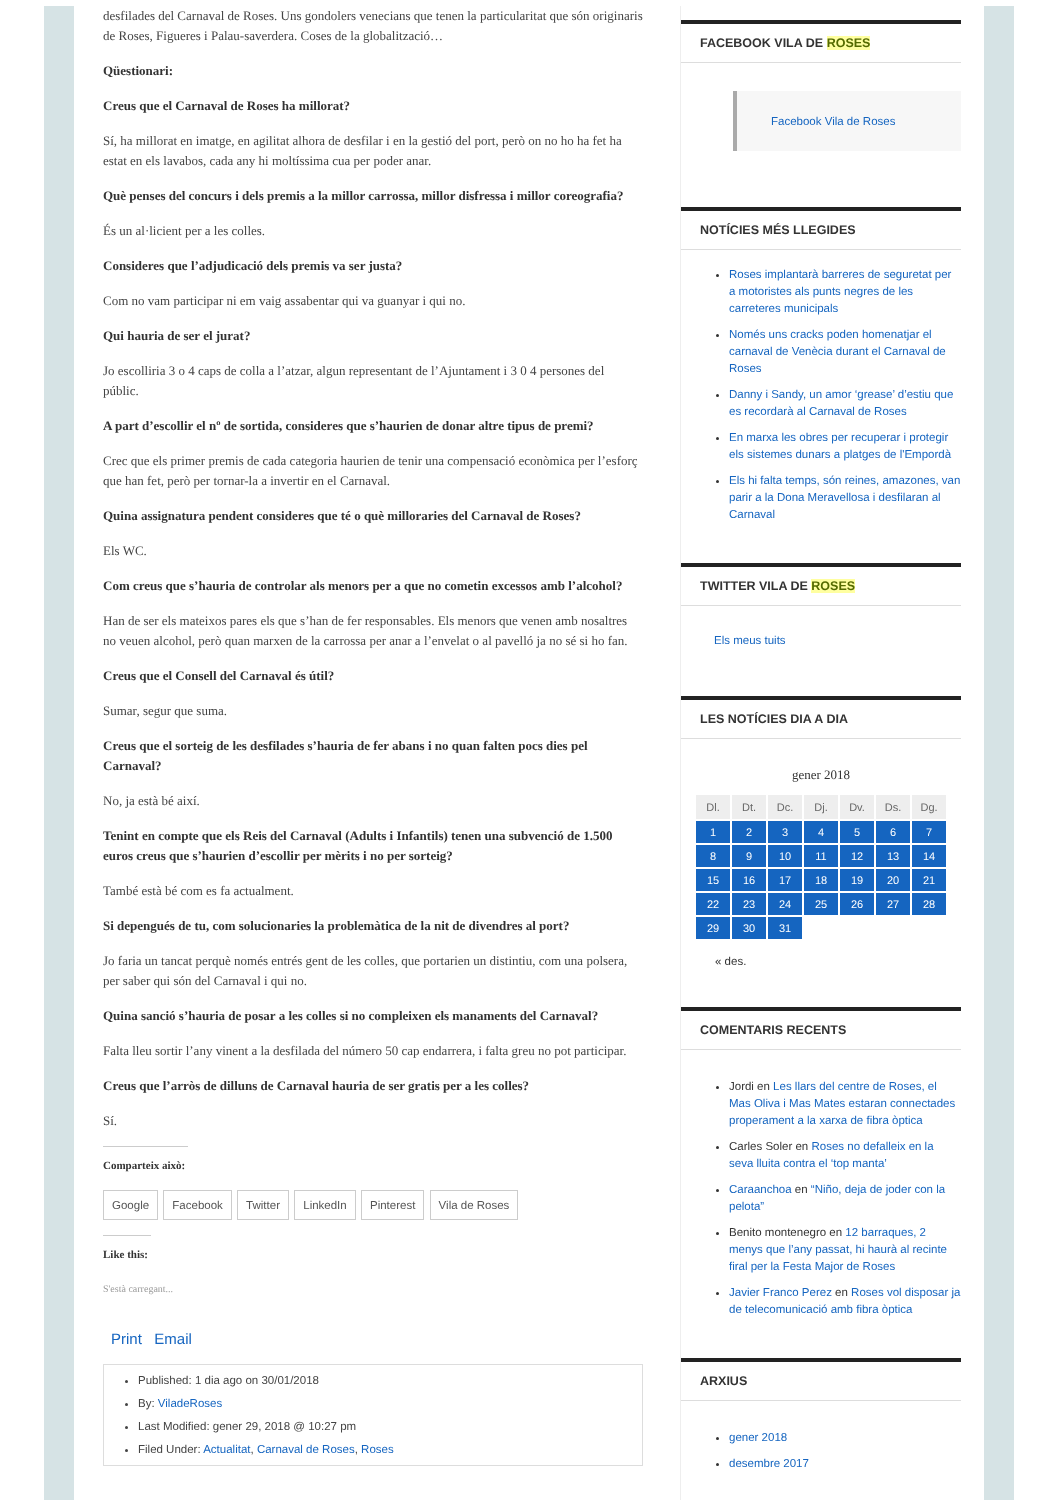desfilades del Carnaval de Roses. Uns gondolers venecians que tenen la particularitat que són originaris de Roses, Figueres i Palau-saverdera. Coses de la globalització…
Qüestionari:
Creus que el Carnaval de Roses ha millorat?
Sí, ha millorat en imatge, en agilitat alhora de desfilar i en la gestió del port, però on no ho ha fet ha estat en els lavabos, cada any hi moltíssima cua per poder anar.
Què penses del concurs i dels premis a la millor carrossa, millor disfressa i millor coreografia?
És un al·licient per a les colles.
Consideres que l’adjudicació dels premis va ser justa?
Com no vam participar ni em vaig assabentar qui va guanyar i qui no.
Qui hauria de ser el jurat?
Jo escolliria 3 o 4 caps de colla a l’atzar, algun representant de l’Ajuntament i 3 0 4 persones del públic.
A part d’escollir el nº de sortida, consideres que s’haurien de donar altre tipus de premi?
Crec que els primer premis de cada categoria haurien de tenir una compensació econòmica per l’esforç que han fet, però per tornar-la a invertir en el Carnaval.
Quina assignatura pendent consideres que té o què milloraries del Carnaval de Roses?
Els WC.
Com creus que s’hauria de controlar als menors per a que no cometin excessos amb l’alcohol?
Han de ser els mateixos pares els que s’han de fer responsables. Els menors que venen amb nosaltres no veuen alcohol, però quan marxen de la carrossa per anar a l’envelat o al pavelló ja no sé si ho fan.
Creus que el Consell del Carnaval és útil?
Sumar, segur que suma.
Creus que el sorteig de les desfilades s’hauria de fer abans i no quan falten pocs dies pel Carnaval?
No, ja està bé així.
Tenint en compte que els Reis del Carnaval (Adults i Infantils) tenen una subvenció de 1.500 euros creus que s’haurien d’escollir per mèrits i no per sorteig?
També està bé com es fa actualment.
Si depengués de tu, com solucionaries la problemàtica de la nit de divendres al port?
Jo faria un tancat perquè només entrés gent de les colles, que portarien un distintiu, com una polsera, per saber qui són del Carnaval i qui no.
Quina sanció s’hauria de posar a les colles si no compleixen els manaments del Carnaval?
Falta lleu sortir l’any vinent a la desfilada del número 50 cap endarrera, i falta greu no pot participar.
Creus que l’arròs de dilluns de Carnaval hauria de ser gratis per a les colles?
Sí.
Comparteix això:
Google Facebook Twitter LinkedIn Pinterest Vila de Roses
Like this:
S'està carregant...
Print Email
Published: 1 dia ago on 30/01/2018
By: ViladeRoses
Last Modified: gener 29, 2018 @ 10:27 pm
Filed Under: Actualitat, Carnaval de Roses, Roses
FACEBOOK VILA DE ROSES
Facebook Vila de Roses
NOTÍCIES MÉS LLEGIDES
Roses implantarà barreres de seguretat per a motoristes als punts negres de les carreteres municipals
Només uns cracks poden homenatjar el carnaval de Venècia durant el Carnaval de Roses
Danny i Sandy, un amor ‘grease’ d’estiu que es recordarà al Carnaval de Roses
En marxa les obres per recuperar i protegir els sistemes dunars a platges de l'Empordà
Els hi falta temps, són reines, amazones, van parir a la Dona Meravellosa i desfilaran al Carnaval
TWITTER VILA DE ROSES
Els meus tuits
LES NOTÍCIES DIA A DIA
gener 2018
| Dl. | Dt. | Dc. | Dj. | Dv. | Ds. | Dg. |
| --- | --- | --- | --- | --- | --- | --- |
| 1 | 2 | 3 | 4 | 5 | 6 | 7 |
| 8 | 9 | 10 | 11 | 12 | 13 | 14 |
| 15 | 16 | 17 | 18 | 19 | 20 | 21 |
| 22 | 23 | 24 | 25 | 26 | 27 | 28 |
| 29 | 30 | 31 | | | | |
« des.
COMENTARIS RECENTS
Jordi en Les llars del centre de Roses, el Mas Oliva i Mas Mates estaran connectades properament a la xarxa de fibra òptica
Carles Soler en Roses no defalleix en la seva lluita contra el ‘top manta’
Caraanchoa en “Niño, deja de joder con la pelota”
Benito montenegro en 12 barraques, 2 menys que l’any passat, hi haurà al recinte firal per la Festa Major de Roses
Javier Franco Perez en Roses vol disposar ja de telecomunicació amb fibra òptica
ARXIUS
gener 2018
desembre 2017